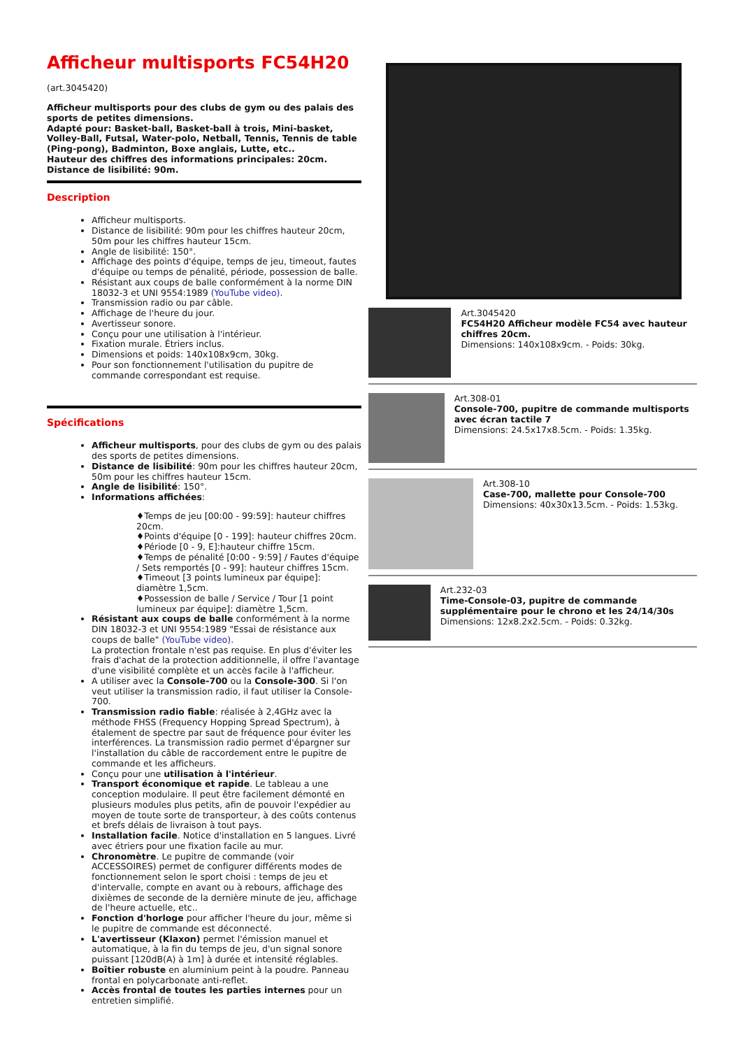Afficheur multisports FC54H20
(art.3045420)
Afficheur multisports pour des clubs de gym ou des palais des sports de petites dimensions.
Adapté pour: Basket-ball, Basket-ball à trois, Mini-basket, Volley-Ball, Futsal, Water-polo, Netball, Tennis, Tennis de table (Ping-pong), Badminton, Boxe anglais, Lutte, etc..
Hauteur des chiffres des informations principales: 20cm.
Distance de lisibilité: 90m.
Description
Afficheur multisports.
Distance de lisibilité: 90m pour les chiffres hauteur 20cm, 50m pour les chiffres hauteur 15cm.
Angle de lisibilité: 150°.
Affichage des points d'équipe, temps de jeu, timeout, fautes d'équipe ou temps de pénalité, période, possession de balle.
Résistant aux coups de balle conformément à la norme DIN 18032-3 et UNI 9554:1989 (YouTube video).
Transmission radio ou par câble.
Affichage de l'heure du jour.
Avertisseur sonore.
Conçu pour une utilisation à l'intérieur.
Fixation murale. Étriers inclus.
Dimensions et poids: 140x108x9cm, 30kg.
Pour son fonctionnement l'utilisation du pupitre de commande correspondant est requise.
Spécifications
Afficheur multisports, pour des clubs de gym ou des palais des sports de petites dimensions.
Distance de lisibilité: 90m pour les chiffres hauteur 20cm, 50m pour les chiffres hauteur 15cm.
Angle de lisibilité: 150°.
Informations affichées:
♦Temps de jeu [00:00 - 99:59]: hauteur chiffres 20cm.
♦Points d'équipe [0 - 199]: hauteur chiffres 20cm.
♦Période [0 - 9, E]:hauteur chiffre 15cm.
♦Temps de pénalité [0:00 - 9:59] / Fautes d'équipe / Sets remportés [0 - 99]: hauteur chiffres 15cm.
♦Timeout [3 points lumineux par équipe]: diamètre 1,5cm.
♦Possession de balle / Service / Tour [1 point lumineux par équipe]: diamètre 1,5cm.
Résistant aux coups de balle conformément à la norme DIN 18032-3 et UNI 9554:1989 "Essai de résistance aux coups de balle" (YouTube video).
La protection frontale n'est pas requise. En plus d'éviter les frais d'achat de la protection additionnelle, il offre l'avantage d'une visibilité complète et un accès facile à l'afficheur.
A utiliser avec la Console-700 ou la Console-300. Si l'on veut utiliser la transmission radio, il faut utiliser la Console-700.
Transmission radio fiable: réalisée à 2,4GHz avec la méthode FHSS (Frequency Hopping Spread Spectrum), à étalement de spectre par saut de fréquence pour éviter les interférences. La transmission radio permet d'épargner sur l'installation du câble de raccordement entre le pupitre de commande et les afficheurs.
Conçu pour une utilisation à l'intérieur.
Transport économique et rapide. Le tableau a une conception modulaire. Il peut être facilement démonté en plusieurs modules plus petits, afin de pouvoir l'expédier au moyen de toute sorte de transporteur, à des coûts contenus et brefs délais de livraison à tout pays.
Installation facile. Notice d'installation en 5 langues. Livré avec étriers pour une fixation facile au mur.
Chronomètre. Le pupitre de commande (voir ACCESSOIRES) permet de configurer différents modes de fonctionnement selon le sport choisi : temps de jeu et d'intervalle, compte en avant ou à rebours, affichage des dixièmes de seconde de la dernière minute de jeu, affichage de l'heure actuelle, etc..
Fonction d'horloge pour afficher l'heure du jour, même si le pupitre de commande est déconnecté.
L'avertisseur (Klaxon) permet l'émission manuel et automatique, à la fin du temps de jeu, d'un signal sonore puissant [120dB(A) à 1m] à durée et intensité réglables.
Boîtier robuste en aluminium peint à la poudre. Panneau frontal en polycarbonate anti-reflet.
Accès frontal de toutes les parties internes pour un entretien simplifié.
Art.3045420
FC54H20 Afficheur modèle FC54 avec hauteur chiffres 20cm.
Dimensions: 140x108x9cm. - Poids: 30kg.
Art.308-01
Console-700, pupitre de commande multisports avec écran tactile 7
Dimensions: 24.5x17x8.5cm. - Poids: 1.35kg.
Art.308-10
Case-700, mallette pour Console-700
Dimensions: 40x30x13.5cm. - Poids: 1.53kg.
Art.232-03
Time-Console-03, pupitre de commande supplémentaire pour le chrono et les 24/14/30s
Dimensions: 12x8.2x2.5cm. - Poids: 0.32kg.